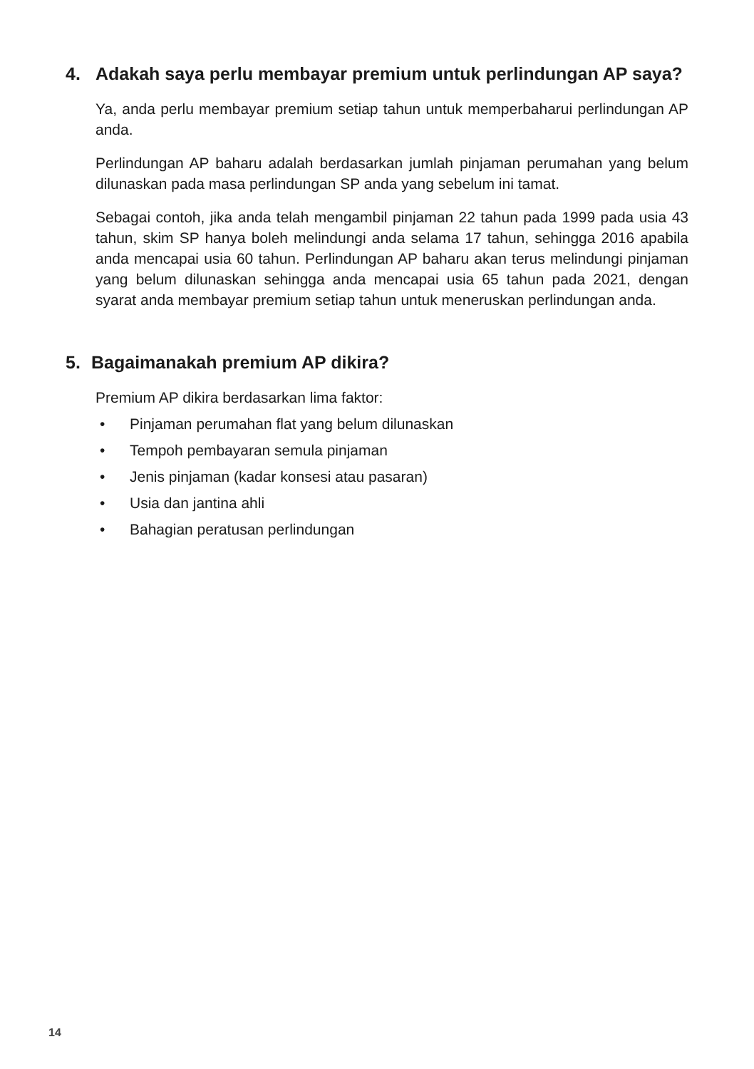4. Adakah saya perlu membayar premium untuk perlindungan AP saya?
Ya, anda perlu membayar premium setiap tahun untuk memperbaharui perlindungan AP anda.
Perlindungan AP baharu adalah berdasarkan jumlah pinjaman perumahan yang belum dilunaskan pada masa perlindungan SP anda yang sebelum ini tamat.
Sebagai contoh, jika anda telah mengambil pinjaman 22 tahun pada 1999 pada usia 43 tahun, skim SP hanya boleh melindungi anda selama 17 tahun, sehingga 2016 apabila anda mencapai usia 60 tahun. Perlindungan AP baharu akan terus melindungi pinjaman yang belum dilunaskan sehingga anda mencapai usia 65 tahun pada 2021, dengan syarat anda membayar premium setiap tahun untuk meneruskan perlindungan anda.
5. Bagaimanakah premium AP dikira?
Premium AP dikira berdasarkan lima faktor:
• Pinjaman perumahan flat yang belum dilunaskan
• Tempoh pembayaran semula pinjaman
• Jenis pinjaman (kadar konsesi atau pasaran)
• Usia dan jantina ahli
• Bahagian peratusan perlindungan
14